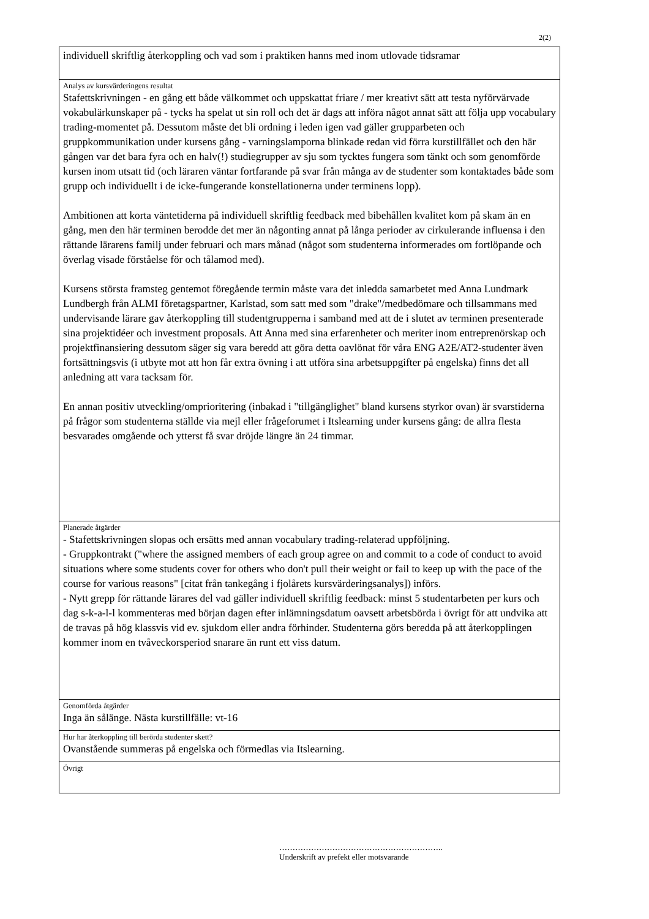2(2)
individuell skriftlig återkoppling och vad som i praktiken hanns med inom utlovade tidsramar
Analys av kursvärderingens resultat
Stafettskrivningen - en gång ett både välkommet och uppskattat friare / mer kreativt sätt att testa nyförvärvade vokabulärkunskaper på - tycks ha spelat ut sin roll och det är dags att införa något annat sätt att följa upp vocabulary trading-momentet på. Dessutom måste det bli ordning i leden igen vad gäller grupparbeten och gruppkommunikation under kursens gång - varningslamporna blinkade redan vid förra kurstillfället och den här gången var det bara fyra och en halv(!) studiegrupper av sju som tycktes fungera som tänkt och som genomförde kursen inom utsatt tid (och läraren väntar fortfarande på svar från många av de studenter som kontaktades både som grupp och individuellt i de icke-fungerande konstellationerna under terminens lopp).
Ambitionen att korta väntetiderna på individuell skriftlig feedback med bibehållen kvalitet kom på skam än en gång, men den här terminen berodde det mer än någonting annat på långa perioder av cirkulerande influensa i den rättande lärarens familj under februari och mars månad (något som studenterna informerades om fortlöpande och överlag visade förståelse för och tålamod med).
Kursens största framsteg gentemot föregående termin måste vara det inledda samarbetet med Anna Lundmark Lundbergh från ALMI företagspartner, Karlstad, som satt med som "drake"/medbedömare och tillsammans med undervisande lärare gav återkoppling till studentgrupperna i samband med att de i slutet av terminen presenterade sina projektidéer och investment proposals. Att Anna med sina erfarenheter och meriter inom entreprenörskap och projektfinansiering dessutom säger sig vara beredd att göra detta oavlönat för våra ENG A2E/AT2-studenter även fortsättningsvis (i utbyte mot att hon får extra övning i att utföra sina arbetsuppgifter på engelska) finns det all anledning att vara tacksam för.
En annan positiv utveckling/omprioritering (inbakad i "tillgänglighet" bland kursens styrkor ovan) är svarstiderna på frågor som studenterna ställde via mejl eller frågeforumet i Itslearning under kursens gång: de allra flesta besvarades omgående och ytterst få svar dröjde längre än 24 timmar.
Planerade åtgärder
- Stafettskrivningen slopas och ersätts med annan vocabulary trading-relaterad uppföljning.
- Gruppkontrakt ("where the assigned members of each group agree on and commit to a code of conduct to avoid situations where some students cover for others who don't pull their weight or fail to keep up with the pace of the course for various reasons" [citat från tankegång i fjolårets kursvärderingsanalys]) införs.
- Nytt grepp för rättande lärares del vad gäller individuell skriftlig feedback: minst 5 studentarbeten per kurs och dag s-k-a-l-l kommenteras med början dagen efter inlämningsdatum oavsett arbetsbörda i övrigt för att undvika att de travas på hög klassvis vid ev. sjukdom eller andra förhinder. Studenterna görs beredda på att återkopplingen kommer inom en tvåveckorsperiod snarare än runt ett viss datum.
Genomförda åtgärder
Inga än sålänge. Nästa kurstillfälle: vt-16
Hur har återkoppling till berörda studenter skett?
Ovanstående summeras på engelska och förmedlas via Itslearning.
Övrigt
……………………………………………………..
Underskrift av prefekt eller motsvarande